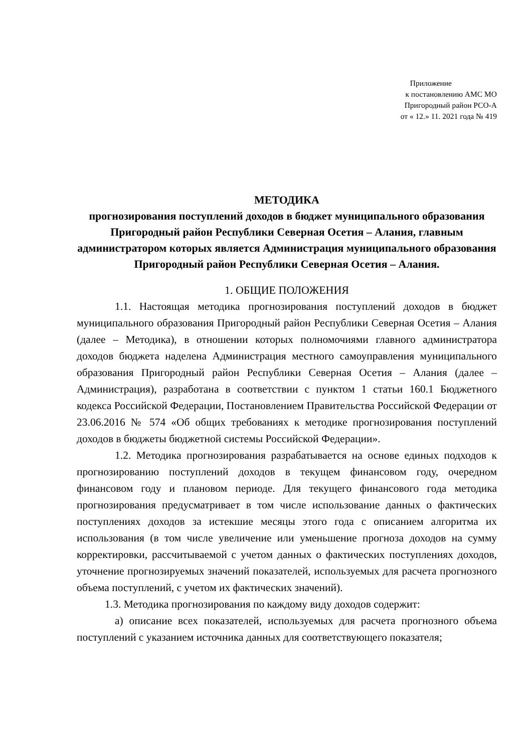Приложение
к постановлению АМС МО
Пригородный район РСО-А
от « 12.» 11. 2021 года № 419
МЕТОДИКА
прогнозирования поступлений доходов в бюджет муниципального образования Пригородный район Республики Северная Осетия – Алания, главным администратором которых является Администрация муниципального образования Пригородный район Республики Северная Осетия – Алания.
1. ОБЩИЕ ПОЛОЖЕНИЯ
1.1. Настоящая методика прогнозирования поступлений доходов в бюджет муниципального образования Пригородный район Республики Северная Осетия – Алания (далее – Методика), в отношении которых полномочиями главного администратора доходов бюджета наделена Администрация местного самоуправления муниципального образования Пригородный район Республики Северная Осетия – Алания (далее – Администрация), разработана в соответствии с пунктом 1 статьи 160.1 Бюджетного кодекса Российской Федерации, Постановлением Правительства Российской Федерации от 23.06.2016 № 574 «Об общих требованиях к методике прогнозирования поступлений доходов в бюджеты бюджетной системы Российской Федерации».
1.2. Методика прогнозирования разрабатывается на основе единых подходов к прогнозированию поступлений доходов в текущем финансовом году, очередном финансовом году и плановом периоде. Для текущего финансового года методика прогнозирования предусматривает в том числе использование данных о фактических поступлениях доходов за истекшие месяцы этого года с описанием алгоритма их использования (в том числе увеличение или уменьшение прогноза доходов на сумму корректировки, рассчитываемой с учетом данных о фактических поступлениях доходов, уточнение прогнозируемых значений показателей, используемых для расчета прогнозного объема поступлений, с учетом их фактических значений).
1.3. Методика прогнозирования по каждому виду доходов содержит:
а) описание всех показателей, используемых для расчета прогнозного объема поступлений с указанием источника данных для соответствующего показателя;